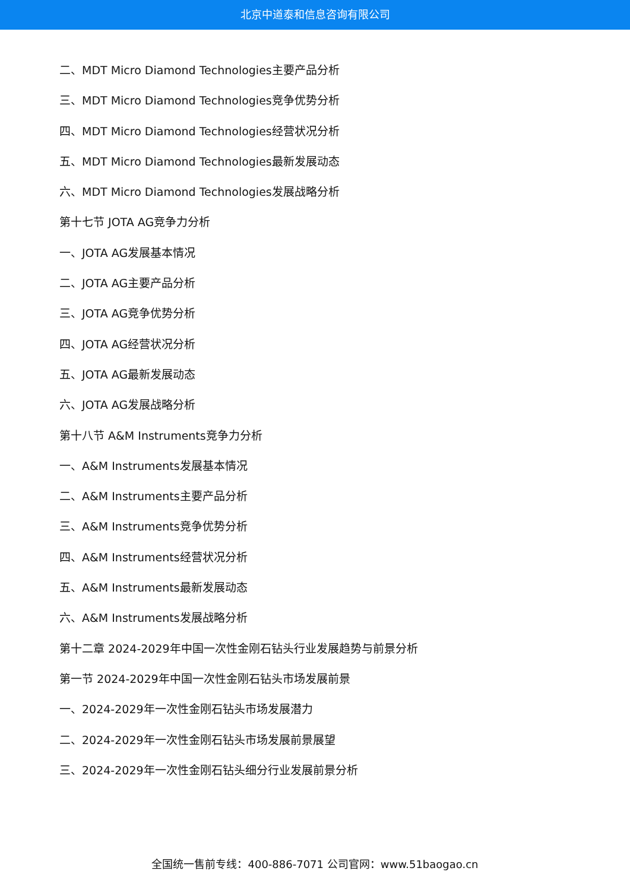北京中道泰和信息咨询有限公司
二、MDT Micro Diamond Technologies主要产品分析
三、MDT Micro Diamond Technologies竞争优势分析
四、MDT Micro Diamond Technologies经营状况分析
五、MDT Micro Diamond Technologies最新发展动态
六、MDT Micro Diamond Technologies发展战略分析
第十七节 JOTA AG竞争力分析
一、JOTA AG发展基本情况
二、JOTA AG主要产品分析
三、JOTA AG竞争优势分析
四、JOTA AG经营状况分析
五、JOTA AG最新发展动态
六、JOTA AG发展战略分析
第十八节 A&M Instruments竞争力分析
一、A&M Instruments发展基本情况
二、A&M Instruments主要产品分析
三、A&M Instruments竞争优势分析
四、A&M Instruments经营状况分析
五、A&M Instruments最新发展动态
六、A&M Instruments发展战略分析
第十二章 2024-2029年中国一次性金刚石钻头行业发展趋势与前景分析
第一节 2024-2029年中国一次性金刚石钻头市场发展前景
一、2024-2029年一次性金刚石钻头市场发展潜力
二、2024-2029年一次性金刚石钻头市场发展前景展望
三、2024-2029年一次性金刚石钻头细分行业发展前景分析
全国统一售前专线：400-886-7071 公司官网：www.51baogao.cn